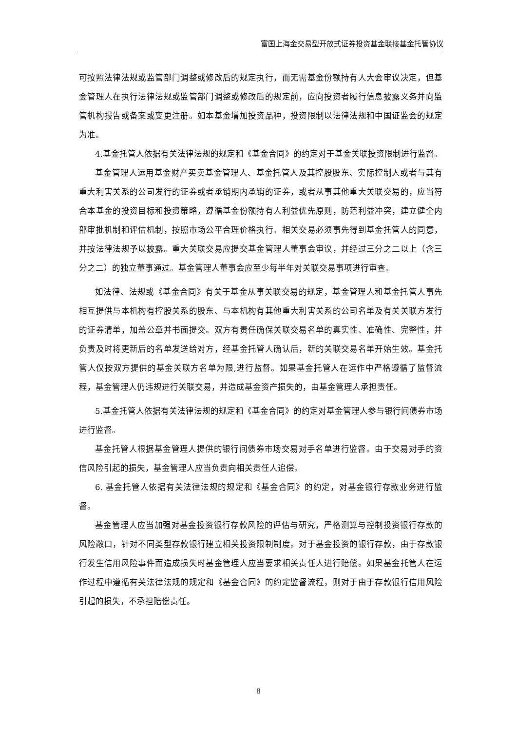富国上海金交易型开放式证券投资基金联接基金托管协议
可按照法律法规或监管部门调整或修改后的规定执行，而无需基金份额持有人大会审议决定，但基金管理人在执行法律法规或监管部门调整或修改后的规定前，应向投资者履行信息披露义务并向监管机构报告或备案或变更注册。如本基金增加投资品种，投资限制以法律法规和中国证监会的规定为准。
4.基金托管人依据有关法律法规的规定和《基金合同》的约定对于基金关联投资限制进行监督。
基金管理人运用基金财产买卖基金管理人、基金托管人及其控股股东、实际控制人或者与其有重大利害关系的公司发行的证券或者承销期内承销的证券，或者从事其他重大关联交易的，应当符合本基金的投资目标和投资策略，遵循基金份额持有人利益优先原则，防范利益冲突，建立健全内部审批机制和评估机制，按照市场公平合理价格执行。相关交易必须事先得到基金托管人的同意，并按法律法规予以披露。重大关联交易应提交基金管理人董事会审议，并经过三分之二以上（含三分之二）的独立董事通过。基金管理人董事会应至少每半年对关联交易事项进行审查。
如法律、法规或《基金合同》有关于基金从事关联交易的规定，基金管理人和基金托管人事先相互提供与本机构有控股关系的股东、与本机构有其他重大利害关系的公司名单及有关关联方发行的证券清单，加盖公章并书面提交。双方有责任确保关联交易名单的真实性、准确性、完整性，并负责及时将更新后的名单发送给对方，经基金托管人确认后，新的关联交易名单开始生效。基金托管人仅按双方提供的基金关联方名单为限,进行监督。如果基金托管人在运作中严格遵循了监督流程，基金管理人仍违规进行关联交易，并造成基金资产损失的，由基金管理人承担责任。
5.基金托管人依据有关法律法规的规定和《基金合同》的约定对基金管理人参与银行间债券市场进行监督。
基金托管人根据基金管理人提供的银行间债券市场交易对手名单进行监督。由于交易对手的资信风险引起的损失，基金管理人应当负责向相关责任人追偿。
6. 基金托管人依据有关法律法规的规定和《基金合同》的约定，对基金银行存款业务进行监督。
基金管理人应当加强对基金投资银行存款风险的评估与研究，严格测算与控制投资银行存款的风险敞口，针对不同类型存款银行建立相关投资限制制度。对于基金投资的银行存款，由于存款银行发生信用风险事件而造成损失时基金管理人应当要求相关责任人进行赔偿。如果基金托管人在运作过程中遵循有关法律法规的规定和《基金合同》的约定监督流程，则对于由于存款银行信用风险引起的损失，不承担赔偿责任。
8